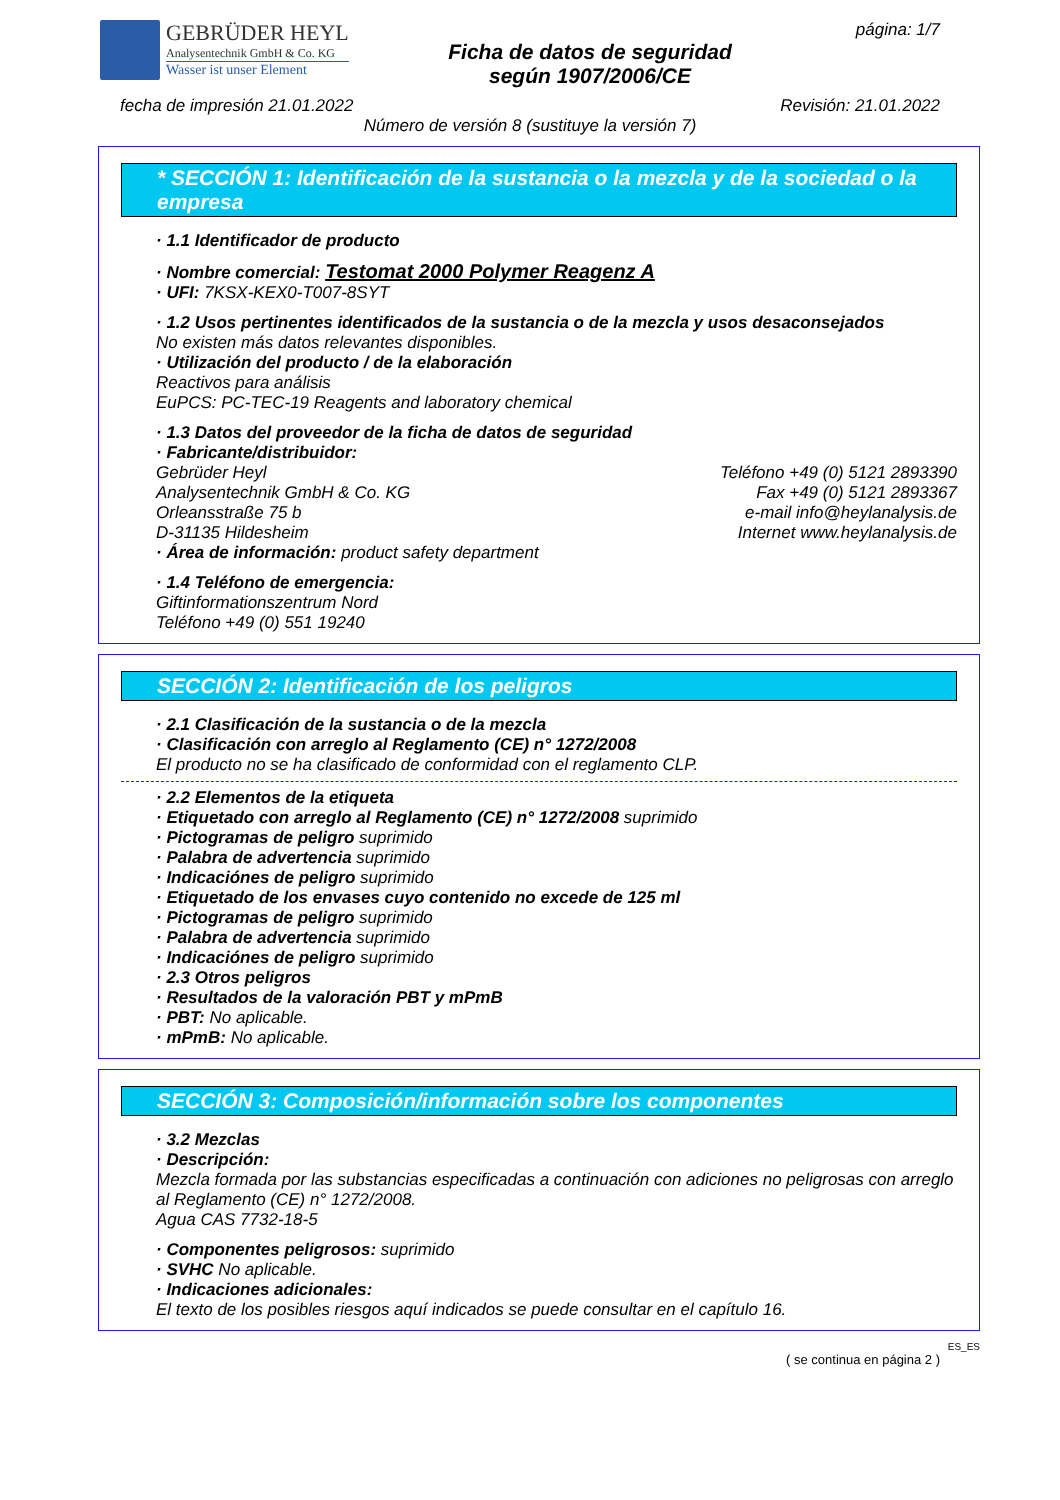GEBRÜDER HEYL
Analysentechnik GmbH & Co. KG
Wasser ist unser Element
Ficha de datos de seguridad
según 1907/2006/CE
página: 1/7
fecha de impresión 21.01.2022 Revisión: 21.01.2022
Número de versión 8 (sustituye la versión 7)
* SECCIÓN 1: Identificación de la sustancia o la mezcla y de la sociedad o la empresa
· 1.1 Identificador de producto
· Nombre comercial: Testomat 2000 Polymer Reagenz A
· UFI: 7KSX-KEX0-T007-8SYT
· 1.2 Usos pertinentes identificados de la sustancia o de la mezcla y usos desaconsejados
No existen más datos relevantes disponibles.
· Utilización del producto / de la elaboración
Reactivos para análisis
EuPCS: PC-TEC-19 Reagents and laboratory chemical
· 1.3 Datos del proveedor de la ficha de datos de seguridad
· Fabricante/distribuidor:
Gebrüder Heyl
Analysentechnik GmbH & Co. KG
Orleansstraße 75 b
D-31135 Hildesheim
Teléfono +49 (0) 5121 2893390
Fax +49 (0) 5121 2893367
e-mail info@heylanalysis.de
Internet www.heylanalysis.de
· Área de información: product safety department
· 1.4 Teléfono de emergencia:
Giftinformationszentrum Nord
Teléfono +49 (0) 551 19240
SECCIÓN 2: Identificación de los peligros
· 2.1 Clasificación de la sustancia o de la mezcla
· Clasificación con arreglo al Reglamento (CE) n° 1272/2008
El producto no se ha clasificado de conformidad con el reglamento CLP.
· 2.2 Elementos de la etiqueta
· Etiquetado con arreglo al Reglamento (CE) n° 1272/2008 suprimido
· Pictogramas de peligro suprimido
· Palabra de advertencia suprimido
· Indicaciónes de peligro suprimido
· Etiquetado de los envases cuyo contenido no excede de 125 ml
· Pictogramas de peligro suprimido
· Palabra de advertencia suprimido
· Indicaciónes de peligro suprimido
· 2.3 Otros peligros
· Resultados de la valoración PBT y mPmB
· PBT: No aplicable.
· mPmB: No aplicable.
SECCIÓN 3: Composición/información sobre los componentes
· 3.2 Mezclas
· Descripción:
Mezcla formada por las substancias especificadas a continuación con adiciones no peligrosas con arreglo al Reglamento (CE) n° 1272/2008.
Agua CAS 7732-18-5
· Componentes peligrosos: suprimido
· SVHC No aplicable.
· Indicaciones adicionales:
El texto de los posibles riesgos aquí indicados se puede consultar en el capítulo 16.
ES_ES
( se continua en página 2 )